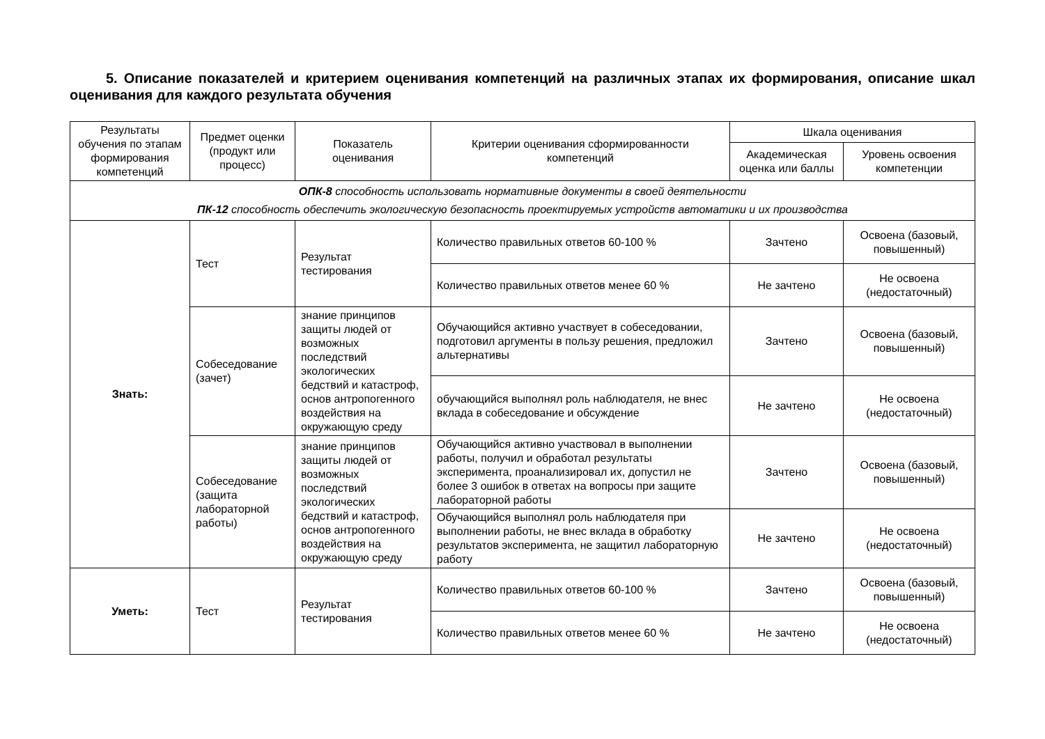5. Описание показателей и критерием оценивания компетенций на различных этапах их формирования, описание шкал оценивания для каждого результата обучения
| Результаты обучения по этапам формирования компетенций | Предмет оценки (продукт или процесс) | Показатель оценивания | Критерии оценивания сформированности компетенций | Шкала оценивания | |
| --- | --- | --- | --- | --- | --- |
| | | | | Академическая оценка или баллы | Уровень освоения компетенции |
| ОПК-8 способность использовать нормативные документы в своей деятельности ПК-12 способность обеспечить экологическую безопасность проектируемых устройств автоматики и их производства | | | | | |
| Знать: | Тест | Результат тестирования | Количество правильных ответов 60-100 % | Зачтено | Освоена (базовый, повышенный) |
| | | | Количество правильных ответов менее 60 % | Не зачтено | Не освоена (недостаточный) |
| | Собеседование (зачет) | знание принципов защиты людей от возможных последствий экологических бедствий и катастроф, основ антропогенного воздействия на окружающую среду | Обучающийся активно участвует в собеседовании, подготовил аргументы в пользу решения, предложил альтернативы | Зачтено | Освоена (базовый, повышенный) |
| | | | обучающийся выполнял роль наблюдателя, не внес вклада в собеседование и обсуждение | Не зачтено | Не освоена (недостаточный) |
| | Собеседование (защита лабораторной работы) | знание принципов защиты людей от возможных последствий экологических бедствий и катастроф, основ антропогенного воздействия на окружающую среду | Обучающийся активно участвовал в выполнении работы, получил и обработал результаты эксперимента, проанализировал их, допустил не более 3 ошибок в ответах на вопросы при защите лабораторной работы | Зачтено | Освоена (базовый, повышенный) |
| | | | Обучающийся выполнял роль наблюдателя при выполнении работы, не внес вклада в обработку результатов эксперимента, не защитил лабораторную работу | Не зачтено | Не освоена (недостаточный) |
| Уметь: | Тест | Результат тестирования | Количество правильных ответов 60-100 % | Зачтено | Освоена (базовый, повышенный) |
| | | | Количество правильных ответов менее 60 % | Не зачтено | Не освоена (недостаточный) |